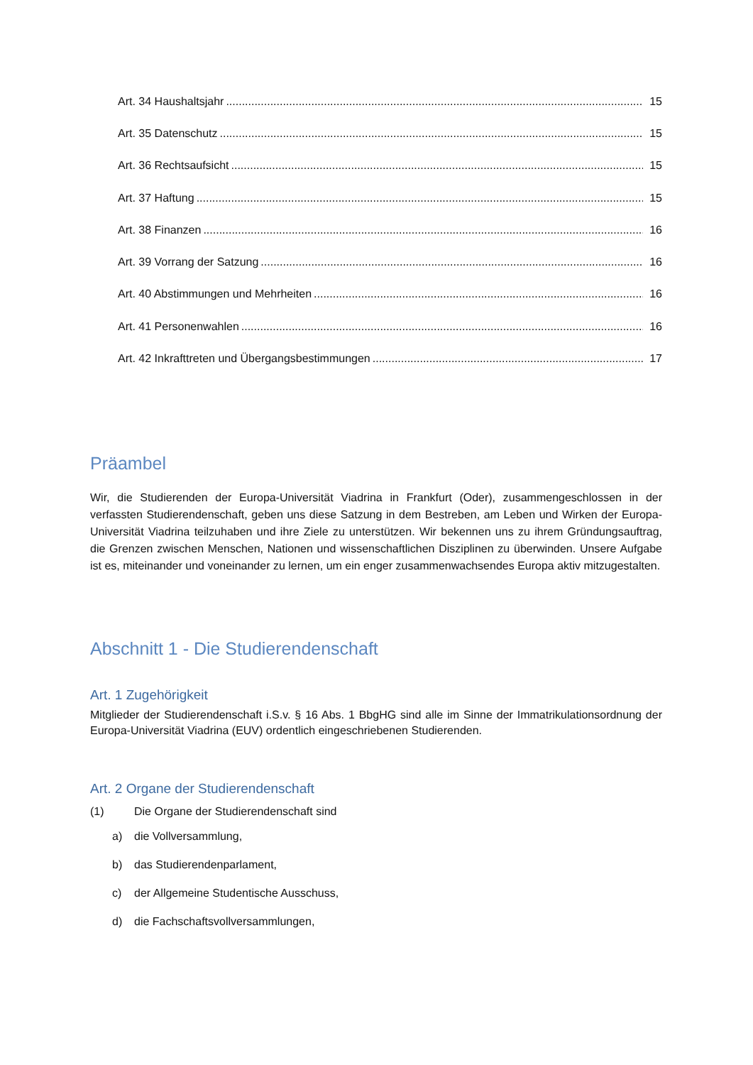Art. 34 Haushaltsjahr 15
Art. 35 Datenschutz 15
Art. 36 Rechtsaufsicht 15
Art. 37 Haftung 15
Art. 38 Finanzen 16
Art. 39 Vorrang der Satzung 16
Art. 40 Abstimmungen und Mehrheiten 16
Art. 41 Personenwahlen 16
Art. 42 Inkrafttreten und Übergangsbestimmungen 17
Präambel
Wir, die Studierenden der Europa-Universität Viadrina in Frankfurt (Oder), zusammengeschlossen in der verfassten Studierendenschaft, geben uns diese Satzung in dem Bestreben, am Leben und Wirken der Europa-Universität Viadrina teilzuhaben und ihre Ziele zu unterstützen. Wir bekennen uns zu ihrem Gründungsauftrag, die Grenzen zwischen Menschen, Nationen und wissenschaftlichen Disziplinen zu überwinden. Unsere Aufgabe ist es, miteinander und voneinander zu lernen, um ein enger zusammenwachsendes Europa aktiv mitzugestalten.
Abschnitt 1 - Die Studierendenschaft
Art. 1 Zugehörigkeit
Mitglieder der Studierendenschaft i.S.v. § 16 Abs. 1 BbgHG sind alle im Sinne der Immatrikulationsordnung der Europa-Universität Viadrina (EUV) ordentlich eingeschriebenen Studierenden.
Art. 2 Organe der Studierendenschaft
(1) Die Organe der Studierendenschaft sind
a) die Vollversammlung,
b) das Studierendenparlament,
c) der Allgemeine Studentische Ausschuss,
d) die Fachschaftsvollversammlungen,